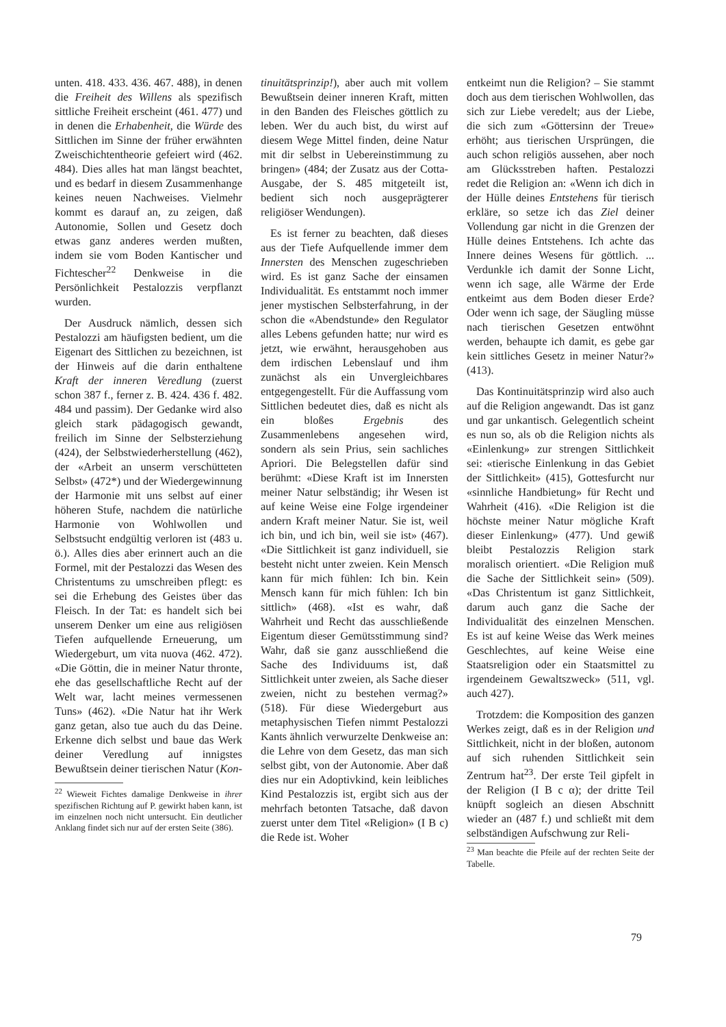unten. 418. 433. 436. 467. 488), in denen die Freiheit des Willens als spezifisch sittliche Freiheit erscheint (461. 477) und in denen die Erhabenheit, die Würde des Sittlichen im Sinne der früher erwähnten Zweischichtentheorie gefeiert wird (462. 484). Dies alles hat man längst beachtet, und es bedarf in diesem Zusammenhange keines neuen Nachweises. Vielmehr kommt es darauf an, zu zeigen, daß Autonomie, Sollen und Gesetz doch etwas ganz anderes werden mußten, indem sie vom Boden Kantischer und Fichtescher<sup>22</sup> Denkweise in die Persönlichkeit Pestalozzis verpflanzt wurden.
Der Ausdruck nämlich, dessen sich Pestalozzi am häufigsten bedient, um die Eigenart des Sittlichen zu bezeichnen, ist der Hinweis auf die darin enthaltene Kraft der inneren Veredlung (zuerst schon 387 f., ferner z. B. 424. 436 f. 482. 484 und passim). Der Gedanke wird also gleich stark pädagogisch gewandt, freilich im Sinne der Selbsterziehung (424), der Selbstwiederherstellung (462), der «Arbeit an unserm verschütteten Selbst» (472*) und der Wiedergewinnung der Harmonie mit uns selbst auf einer höheren Stufe, nachdem die natürliche Harmonie von Wohlwollen und Selbstsucht endgültig verloren ist (483 u. ö.). Alles dies aber erinnert auch an die Formel, mit der Pestalozzi das Wesen des Christentums zu umschreiben pflegt: es sei die Erhebung des Geistes über das Fleisch. In der Tat: es handelt sich bei unserem Denker um eine aus religiösen Tiefen aufquellende Erneuerung, um Wiedergeburt, um vita nuova (462. 472). «Die Göttin, die in meiner Natur thronte, ehe das gesellschaftliche Recht auf der Welt war, lacht meines vermessenen Tuns» (462). «Die Natur hat ihr Werk ganz getan, also tue auch du das Deine. Erkenne dich selbst und baue das Werk deiner Veredlung auf innigstes Bewußtsein deiner tierischen Natur (Kon-
<sup>22</sup> Wieweit Fichtes damalige Denkweise in ihrer spezifischen Richtung auf P. gewirkt haben kann, ist im einzelnen noch nicht untersucht. Ein deutlicher Anklang findet sich nur auf der ersten Seite (386).
tinuitätsprinzip!), aber auch mit vollem Bewußtsein deiner inneren Kraft, mitten in den Banden des Fleisches göttlich zu leben. Wer du auch bist, du wirst auf diesem Wege Mittel finden, deine Natur mit dir selbst in Uebereinstimmung zu bringen» (484; der Zusatz aus der Cotta-Ausgabe, der S. 485 mitgeteilt ist, bedient sich noch ausgeprägterer religiöser Wendungen).
Es ist ferner zu beachten, daß dieses aus der Tiefe Aufquellende immer dem Innersten des Menschen zugeschrieben wird. Es ist ganz Sache der einsamen Individualität. Es entstammt noch immer jener mystischen Selbsterfahrung, in der schon die «Abendstunde» den Regulator alles Lebens gefunden hatte; nur wird es jetzt, wie erwähnt, herausgehoben aus dem irdischen Lebenslauf und ihm zunächst als ein Unvergleichbares entgegengestellt. Für die Auffassung vom Sittlichen bedeutet dies, daß es nicht als ein bloßes Ergebnis des Zusammenlebens angesehen wird, sondern als sein Prius, sein sachliches Apriori. Die Belegstellen dafür sind berühmt: «Diese Kraft ist im Innersten meiner Natur selbständig; ihr Wesen ist auf keine Weise eine Folge irgendeiner andern Kraft meiner Natur. Sie ist, weil ich bin, und ich bin, weil sie ist» (467). «Die Sittlichkeit ist ganz individuell, sie besteht nicht unter zweien. Kein Mensch kann für mich fühlen: Ich bin. Kein Mensch kann für mich fühlen: Ich bin sittlich» (468). «Ist es wahr, daß Wahrheit und Recht das ausschließende Eigentum dieser Gemütsstimmung sind? Wahr, daß sie ganz ausschließend die Sache des Individuums ist, daß Sittlichkeit unter zweien, als Sache dieser zweien, nicht zu bestehen vermag?» (518). Für diese Wiedergeburt aus metaphysischen Tiefen nimmt Pestalozzi Kants ähnlich verwurzelte Denkweise an: die Lehre von dem Gesetz, das man sich selbst gibt, von der Autonomie. Aber daß dies nur ein Adoptivkind, kein leibliches Kind Pestalozzis ist, ergibt sich aus der mehrfach betonten Tatsache, daß davon zuerst unter dem Titel «Religion» (I B c) die Rede ist. Woher
entkeimt nun die Religion? – Sie stammt doch aus dem tierischen Wohlwollen, das sich zur Liebe veredelt; aus der Liebe, die sich zum «Göttersinn der Treue» erhöht; aus tierischen Ursprüngen, die auch schon religiös aussehen, aber noch am Glücksstreben haften. Pestalozzi redet die Religion an: «Wenn ich dich in der Hülle deines Entstehens für tierisch erkläre, so setze ich das Ziel deiner Vollendung gar nicht in die Grenzen der Hülle deines Entstehens. Ich achte das Innere deines Wesens für göttlich. ... Verdunkle ich damit der Sonne Licht, wenn ich sage, alle Wärme der Erde entkeimt aus dem Boden dieser Erde? Oder wenn ich sage, der Säugling müsse nach tierischen Gesetzen entwöhnt werden, behaupte ich damit, es gebe gar kein sittliches Gesetz in meiner Natur?» (413).
Das Kontinuitätsprinzip wird also auch auf die Religion angewandt. Das ist ganz und gar unkantisch. Gelegentlich scheint es nun so, als ob die Religion nichts als «Einlenkung» zur strengen Sittlichkeit sei: «tierische Einlenkung in das Gebiet der Sittlichkeit» (415), Gottesfurcht nur «sinnliche Handbietung» für Recht und Wahrheit (416). «Die Religion ist die höchste meiner Natur mögliche Kraft dieser Einlenkung» (477). Und gewiß bleibt Pestalozzis Religion stark moralisch orientiert. «Die Religion muß die Sache der Sittlichkeit sein» (509). «Das Christentum ist ganz Sittlichkeit, darum auch ganz die Sache der Individualität des einzelnen Menschen. Es ist auf keine Weise das Werk meines Geschlechtes, auf keine Weise eine Staatsreligion oder ein Staatsmittel zu irgendeinem Gewaltszweck» (511, vgl. auch 427).
Trotzdem: die Komposition des ganzen Werkes zeigt, daß es in der Religion und Sittlichkeit, nicht in der bloßen, autonom auf sich ruhenden Sittlichkeit sein Zentrum hat<sup>23</sup>. Der erste Teil gipfelt in der Religion (I B c α); der dritte Teil knüpft sogleich an diesen Abschnitt wieder an (487 f.) und schließt mit dem selbständigen Aufschwung zur Reli-
<sup>23</sup> Man beachte die Pfeile auf der rechten Seite der Tabelle.
79